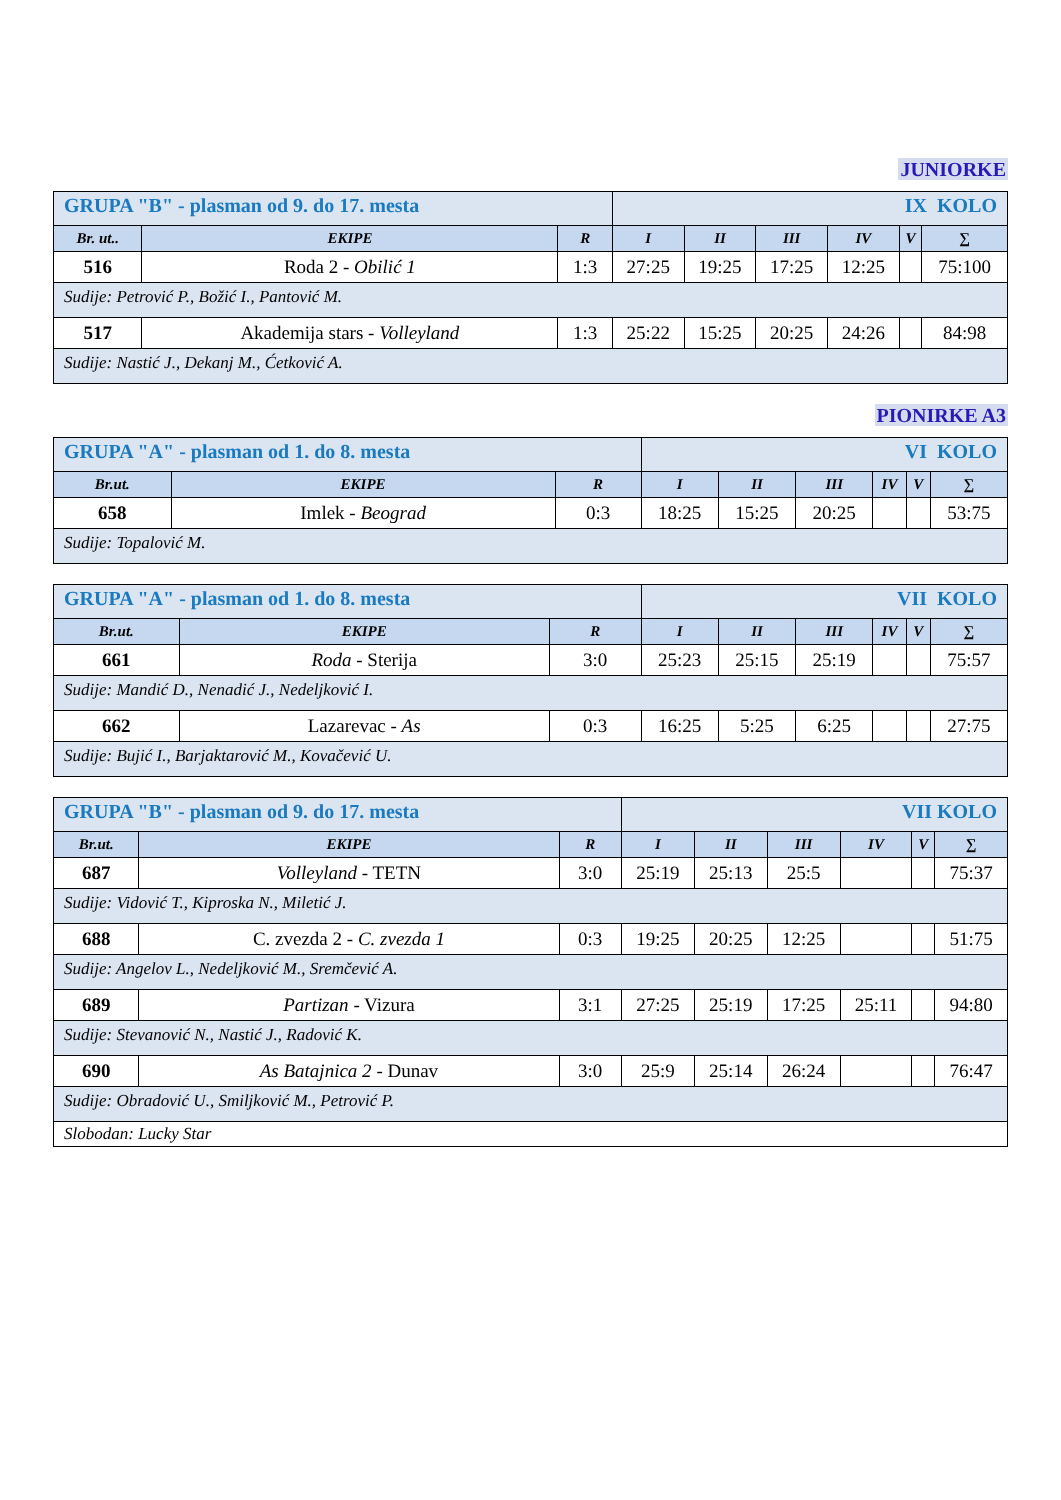JUNIORKE
| GRUPA "B" - plasman od 9. do 17. mesta | | | IX KOLO | | | | | |
| Br. ut.. | EKIPE | R | I | II | III | IV | V | ∑ |
| 516 | Roda 2 - Obilić 1 | 1:3 | 27:25 | 19:25 | 17:25 | 12:25 | | 75:100 |
| Sudije: Petrović P., Božić I., Pantović M. | | | | | | | | |
| 517 | Akademija stars - Volleyland | 1:3 | 25:22 | 15:25 | 20:25 | 24:26 | | 84:98 |
| Sudije: Nastić J., Dekanj M., Ćetković A. | | | | | | | | |
PIONIRKE A3
| GRUPA "A" - plasman od 1. do 8. mesta | | | VI KOLO | | | | | |
| Br.ut. | EKIPE | R | I | II | III | IV | V | ∑ |
| 658 | Imlek - Beograd | 0:3 | 18:25 | 15:25 | 20:25 | | | 53:75 |
| Sudije: Topalović M. | | | | | | | | |
| GRUPA "A" - plasman od 1. do 8. mesta | | | VII KOLO | | | | | |
| Br.ut. | EKIPE | R | I | II | III | IV | V | ∑ |
| 661 | Roda - Sterija | 3:0 | 25:23 | 25:15 | 25:19 | | | 75:57 |
| Sudije: Mandić D., Nenadić J., Nedeljković I. | | | | | | | | |
| 662 | Lazarevac - As | 0:3 | 16:25 | 5:25 | 6:25 | | | 27:75 |
| Sudije: Bujić I., Barjaktarović M., Kovačević U. | | | | | | | | |
| GRUPA "B" - plasman od 9. do 17. mesta | | | VII KOLO | | | | | |
| Br.ut. | EKIPE | R | I | II | III | IV | V | ∑ |
| 687 | Volleyland - TETN | 3:0 | 25:19 | 25:13 | 25:5 | | | 75:37 |
| Sudije: Vidović T., Kiproska N., Miletić J. | | | | | | | | |
| 688 | C. zvezda 2 - C. zvezda 1 | 0:3 | 19:25 | 20:25 | 12:25 | | | 51:75 |
| Sudije: Angelov L., Nedeljković M., Sremčević A. | | | | | | | | |
| 689 | Partizan - Vizura | 3:1 | 27:25 | 25:19 | 17:25 | 25:11 | | 94:80 |
| Sudije: Stevanović N., Nastić J., Radović K. | | | | | | | | |
| 690 | As Batajnica 2 - Dunav | 3:0 | 25:9 | 25:14 | 26:24 | | | 76:47 |
| Sudije: Obradović U., Smiljković M., Petrović P. | | | | | | | | |
| Slobodan: Lucky Star | | | | | | | | |